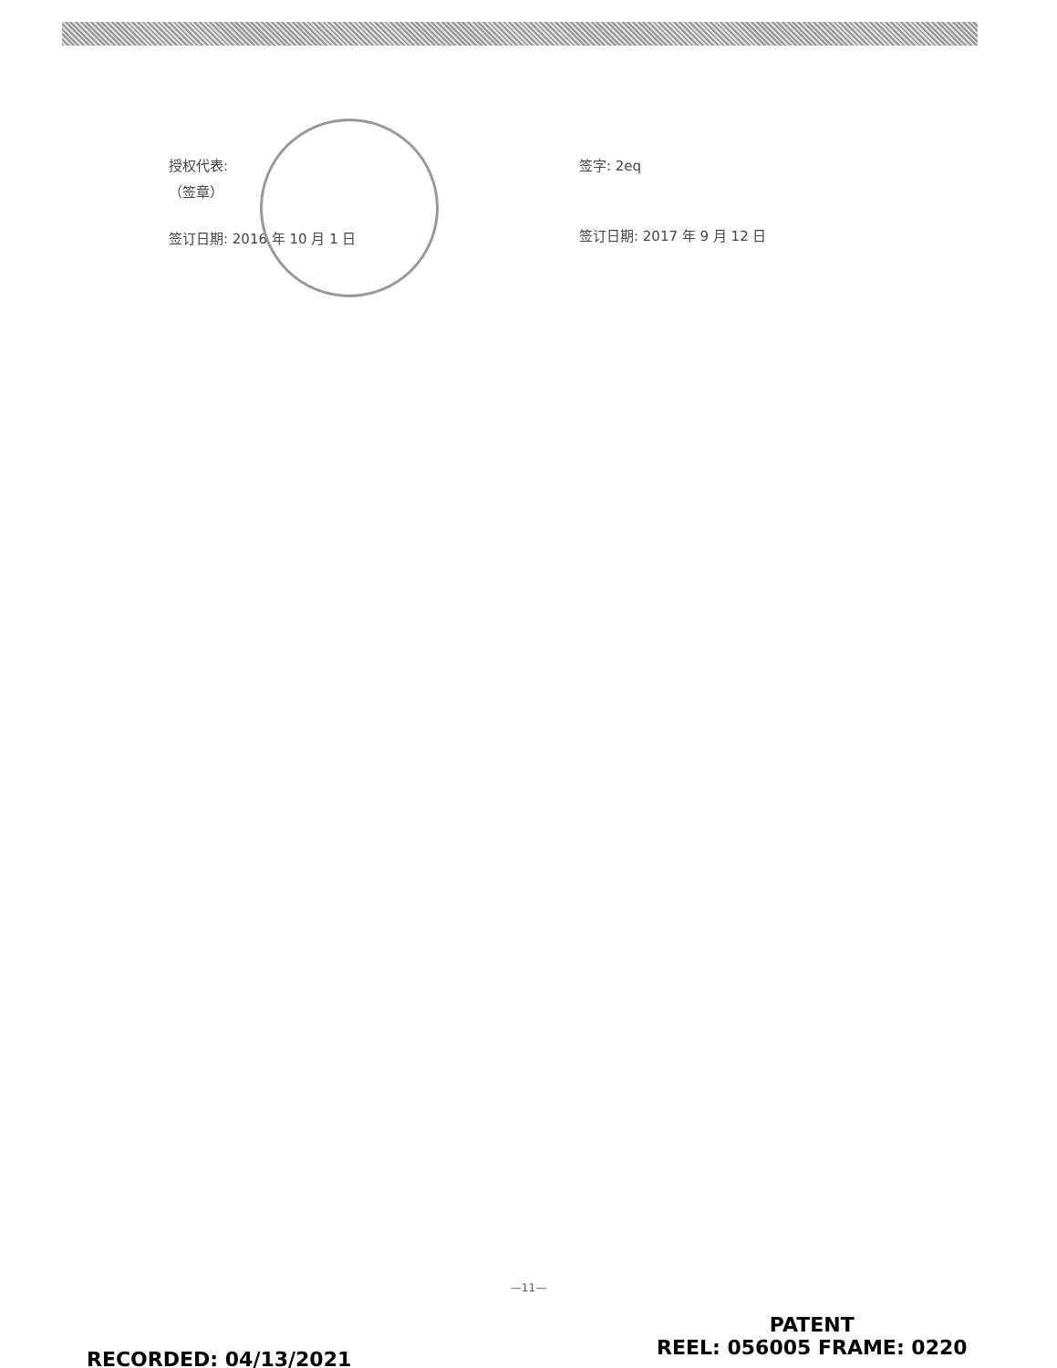授权代表:
（签章）
签订日期: 2016 年 10 月 1 日
签字: 2eq
签订日期: 2017 年 9 月 12 日
—11—
RECORDED: 04/13/2021
PATENT
REEL: 056005 FRAME: 0220